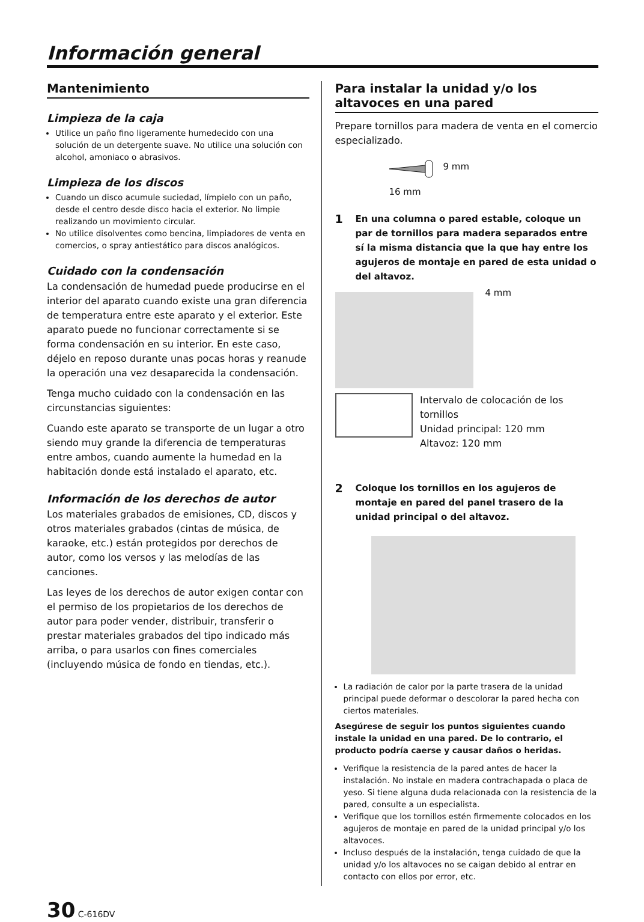Información general
Mantenimiento
Limpieza de la caja
Utilice un paño fino ligeramente humedecido con una solución de un detergente suave. No utilice una solución con alcohol, amoniaco o abrasivos.
Limpieza de los discos
Cuando un disco acumule suciedad, límpielo con un paño, desde el centro desde disco hacia el exterior. No limpie realizando un movimiento circular.
No utilice disolventes como bencina, limpiadores de venta en comercios, o spray antiestático para discos analógicos.
Cuidado con la condensación
La condensación de humedad puede producirse en el interior del aparato cuando existe una gran diferencia de temperatura entre este aparato y el exterior. Este aparato puede no funcionar correctamente si se forma condensación en su interior. En este caso, déjelo en reposo durante unas pocas horas y reanude la operación una vez desaparecida la condensación.
Tenga mucho cuidado con la condensación en las circunstancias siguientes:
Cuando este aparato se transporte de un lugar a otro siendo muy grande la diferencia de temperaturas entre ambos, cuando aumente la humedad en la habitación donde está instalado el aparato, etc.
Información de los derechos de autor
Los materiales grabados de emisiones, CD, discos y otros materiales grabados (cintas de música, de karaoke, etc.) están protegidos por derechos de autor, como los versos y las melodías de las canciones.
Las leyes de los derechos de autor exigen contar con el permiso de los propietarios de los derechos de autor para poder vender, distribuir, transferir o prestar materiales grabados del tipo indicado más arriba, o para usarlos con fines comerciales (incluyendo música de fondo en tiendas, etc.).
Para instalar la unidad y/o los altavoces en una pared
Prepare tornillos para madera de venta en el comercio especializado.
9 mm
16 mm
1 En una columna o pared estable, coloque un par de tornillos para madera separados entre sí la misma distancia que la que hay entre los agujeros de montaje en pared de esta unidad o del altavoz.
4 mm
Intervalo de colocación de los tornillos
Unidad principal: 120 mm
Altavoz: 120 mm
2 Coloque los tornillos en los agujeros de montaje en pared del panel trasero de la unidad principal o del altavoz.
La radiación de calor por la parte trasera de la unidad principal puede deformar o descolorar la pared hecha con ciertos materiales.
Asegúrese de seguir los puntos siguientes cuando instale la unidad en una pared. De lo contrario, el producto podría caerse y causar daños o heridas.
Verifique la resistencia de la pared antes de hacer la instalación. No instale en madera contrachapada o placa de yeso. Si tiene alguna duda relacionada con la resistencia de la pared, consulte a un especialista.
Verifique que los tornillos estén firmemente colocados en los agujeros de montaje en pared de la unidad principal y/o los altavoces.
Incluso después de la instalación, tenga cuidado de que la unidad y/o los altavoces no se caigan debido al entrar en contacto con ellos por error, etc.
30 C-616DV